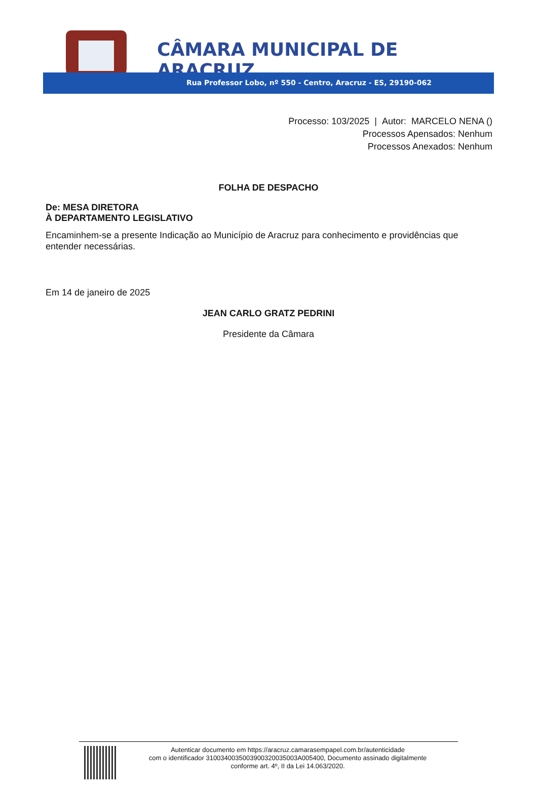CÂMARA MUNICIPAL DE ARACRUZ
Rua Professor Lobo, nº 550 - Centro, Aracruz - ES, 29190-062
Processo: 103/2025 | Autor: MARCELO NENA ()
Processos Apensados: Nenhum
Processos Anexados: Nenhum
FOLHA DE DESPACHO
De: MESA DIRETORA
À DEPARTAMENTO LEGISLATIVO
Encaminhem-se a presente Indicação ao Município de Aracruz para conhecimento e providências que entender necessárias.
Em 14 de janeiro de 2025
JEAN CARLO GRATZ PEDRINI
Presidente da Câmara
Autenticar documento em https://aracruz.camarasempapel.com.br/autenticidade
com o identificador 3100340035003900320035003A005400, Documento assinado digitalmente
conforme art. 4º, II da Lei 14.063/2020.